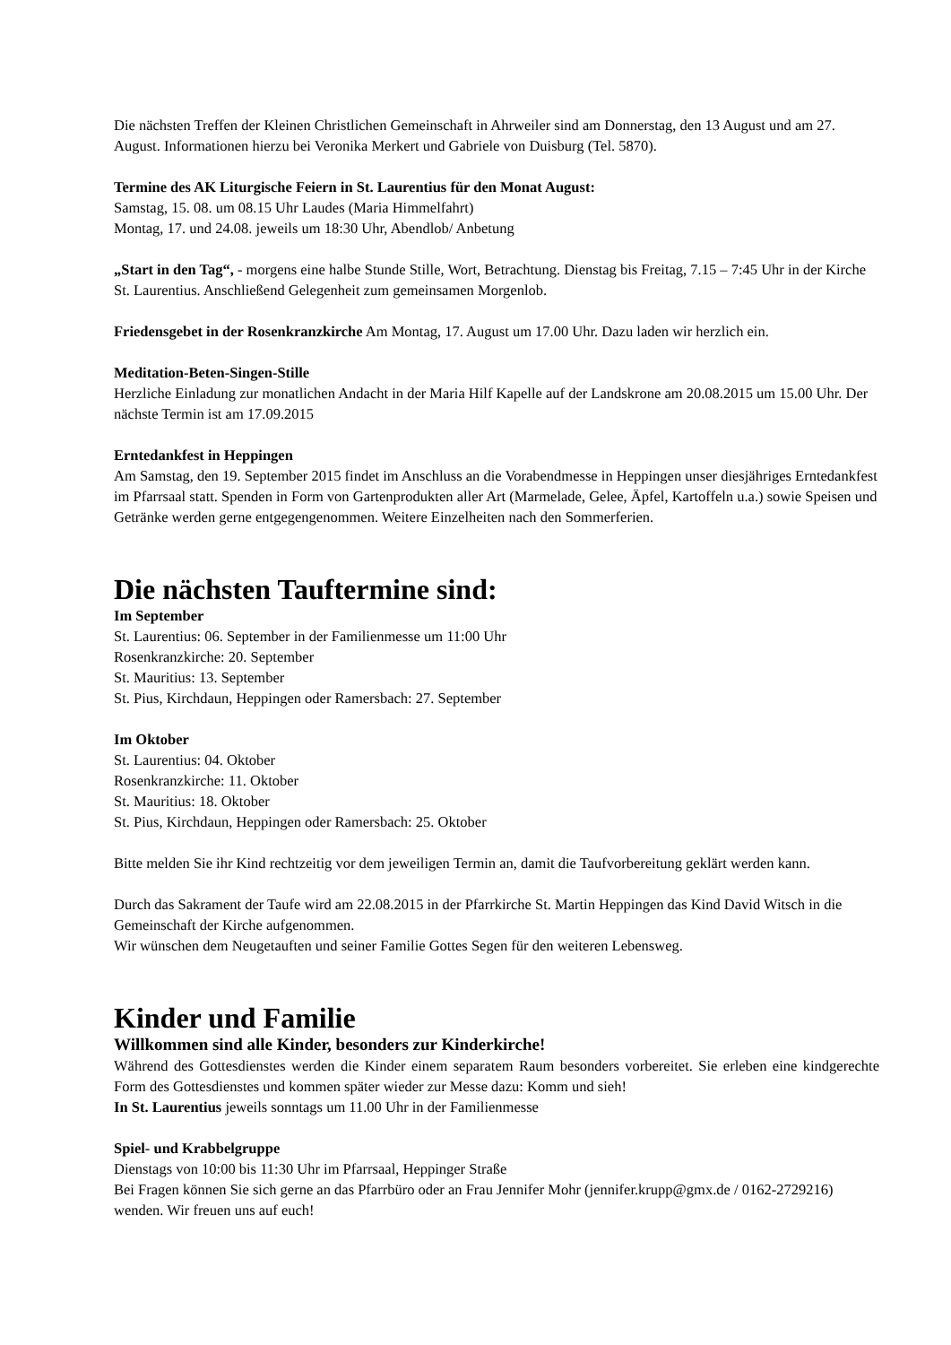Die nächsten Treffen der Kleinen Christlichen Gemeinschaft in Ahrweiler sind am Donnerstag, den 13 August und am 27. August. Informationen hierzu bei Veronika Merkert und Gabriele von Duisburg (Tel. 5870).
Termine des AK Liturgische Feiern in St. Laurentius für den Monat August:
Samstag, 15. 08. um 08.15 Uhr Laudes (Maria Himmelfahrt)
Montag, 17. und 24.08. jeweils um 18:30 Uhr, Abendlob/ Anbetung
„Start in den Tag“, - morgens eine halbe Stunde Stille, Wort, Betrachtung. Dienstag bis Freitag, 7.15 – 7:45 Uhr in der Kirche St. Laurentius. Anschließend Gelegenheit zum gemeinsamen Morgenlob.
Friedensgebet in der Rosenkranzkirche Am Montag, 17. August um 17.00 Uhr. Dazu laden wir herzlich ein.
Meditation-Beten-Singen-Stille
Herzliche Einladung zur monatlichen Andacht in der Maria Hilf Kapelle auf der Landskrone am 20.08.2015 um 15.00 Uhr. Der nächste Termin ist am 17.09.2015
Erntedankfest in Heppingen
Am Samstag, den 19. September 2015 findet im Anschluss an die Vorabendmesse in Heppingen unser diesjähriges Erntedankfest im Pfarrsaal statt. Spenden in Form von Gartenprodukten aller Art (Marmelade, Gelee, Äpfel, Kartoffeln u.a.) sowie Speisen und Getränke werden gerne entgegengenommen. Weitere Einzelheiten nach den Sommerferien.
Die nächsten Tauftermine sind:
Im September
St. Laurentius: 06. September in der Familienmesse um 11:00 Uhr
Rosenkranzkirche: 20. September
St. Mauritius: 13. September
St. Pius, Kirchdaun, Heppingen oder Ramersbach: 27. September
Im Oktober
St. Laurentius: 04. Oktober
Rosenkranzkirche: 11. Oktober
St. Mauritius: 18. Oktober
St. Pius, Kirchdaun, Heppingen oder Ramersbach: 25. Oktober
Bitte melden Sie ihr Kind rechtzeitig vor dem jeweiligen Termin an, damit die Taufvorbereitung geklärt werden kann.
Durch das Sakrament der Taufe wird am 22.08.2015 in der Pfarrkirche St. Martin Heppingen das Kind David Witsch in die Gemeinschaft der Kirche aufgenommen.
Wir wünschen dem Neugetauften und seiner Familie Gottes Segen für den weiteren Lebensweg.
Kinder und Familie
Willkommen sind alle Kinder, besonders zur Kinderkirche!
Während des Gottesdienstes werden die Kinder einem separatem Raum besonders vorbereitet. Sie erleben eine kindgerechte Form des Gottesdienstes und kommen später wieder zur Messe dazu: Komm und sieh!
In St. Laurentius jeweils sonntags um 11.00 Uhr in der Familienmesse
Spiel- und Krabbelgruppe
Dienstags von 10:00 bis 11:30 Uhr im Pfarrsaal, Heppinger Straße
Bei Fragen können Sie sich gerne an das Pfarrbüro oder an Frau Jennifer Mohr (jennifer.krupp@gmx.de / 0162-2729216) wenden. Wir freuen uns auf euch!